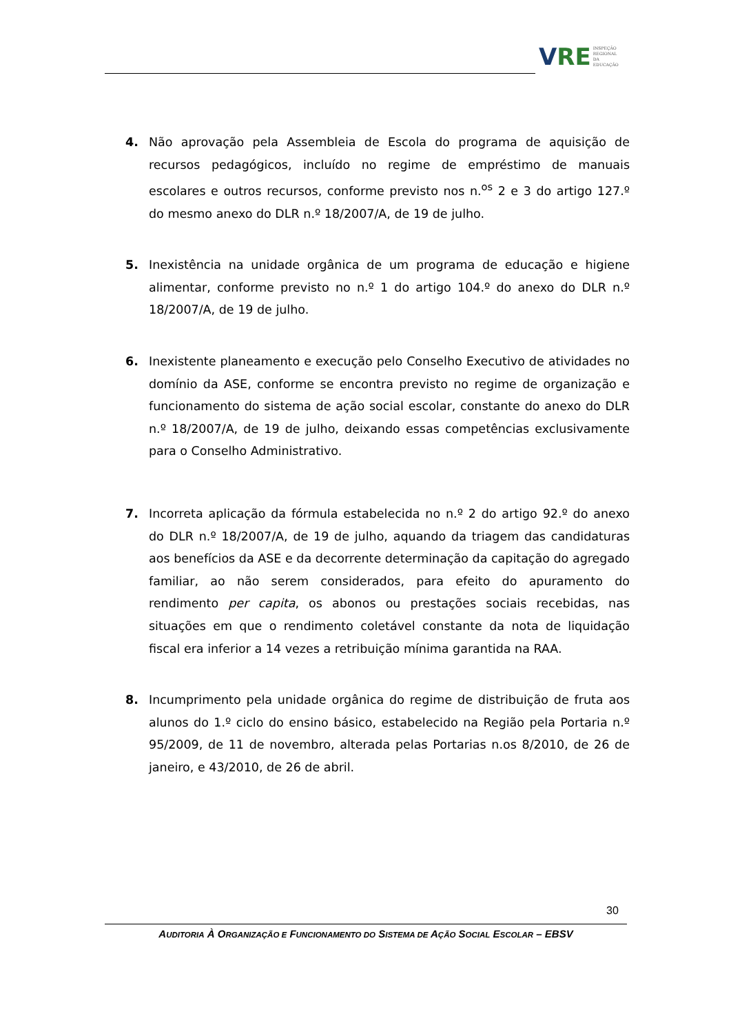V RE INSPEÇÃO
REGIONAL
DA EDUCAÇÃO
4. Não aprovação pela Assembleia de Escola do programa de aquisição de recursos pedagógicos, incluído no regime de empréstimo de manuais escolares e outros recursos, conforme previsto nos n.<sup>os</sup> 2 e 3 do artigo 127.º do mesmo anexo do DLR n.º 18/2007/A, de 19 de julho.
5. Inexistência na unidade orgânica de um programa de educação e higiene alimentar, conforme previsto no n.º 1 do artigo 104.º do anexo do DLR n.º 18/2007/A, de 19 de julho.
6. Inexistente planeamento e execução pelo Conselho Executivo de atividades no domínio da ASE, conforme se encontra previsto no regime de organização e funcionamento do sistema de ação social escolar, constante do anexo do DLR n.º 18/2007/A, de 19 de julho, deixando essas competências exclusivamente para o Conselho Administrativo.
7. Incorreta aplicação da fórmula estabelecida no n.º 2 do artigo 92.º do anexo do DLR n.º 18/2007/A, de 19 de julho, aquando da triagem das candidaturas aos benefícios da ASE e da decorrente determinação da capitação do agregado familiar, ao não serem considerados, para efeito do apuramento do rendimento per capita, os abonos ou prestações sociais recebidas, nas situações em que o rendimento coletável constante da nota de liquidação fiscal era inferior a 14 vezes a retribuição mínima garantida na RAA.
8. Incumprimento pela unidade orgânica do regime de distribuição de fruta aos alunos do 1.º ciclo do ensino básico, estabelecido na Região pela Portaria n.º 95/2009, de 11 de novembro, alterada pelas Portarias n.os 8/2010, de 26 de janeiro, e 43/2010, de 26 de abril.
30
AUDITORIA À ORGANIZAÇÃO E FUNCIONAMENTO DO SISTEMA DE AÇÃO SOCIAL ESCOLAR – EBSV